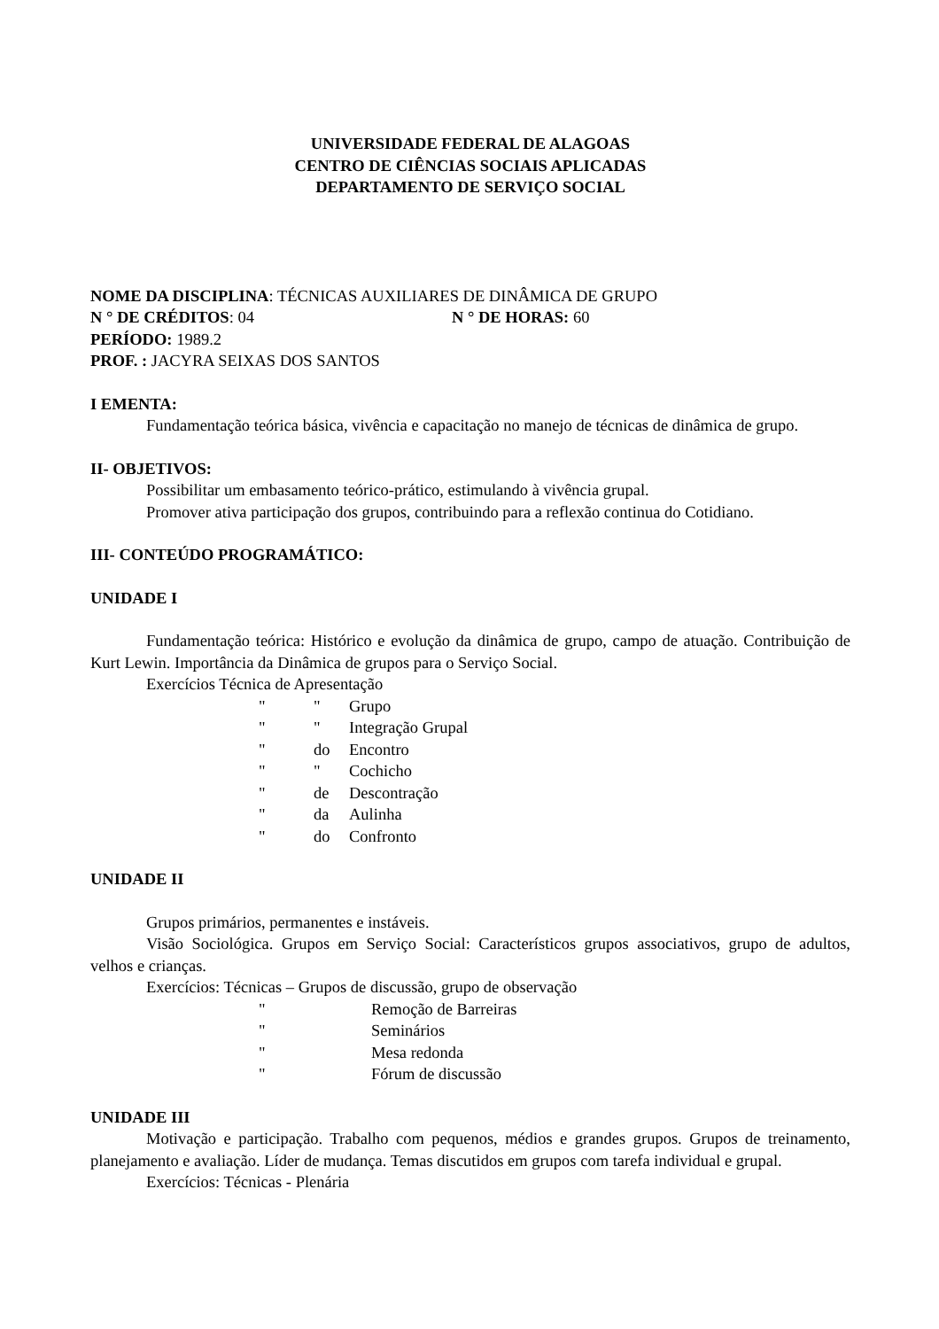UNIVERSIDADE FEDERAL DE ALAGOAS
CENTRO DE CIÊNCIAS SOCIAIS APLICADAS
DEPARTAMENTO DE SERVIÇO SOCIAL
NOME DA DISCIPLINA: TÉCNICAS AUXILIARES DE DINÂMICA DE GRUPO
N ° DE CRÉDITOS: 04 N ° DE HORAS: 60
PERÍODO: 1989.2
PROF. : JACYRA SEIXAS DOS SANTOS
I EMENTA:
Fundamentação teórica básica, vivência e capacitação no manejo de técnicas de dinâmica de grupo.
II- OBJETIVOS:
Possibilitar um embasamento teórico-prático, estimulando à vivência grupal.
Promover ativa participação dos grupos, contribuindo para a reflexão continua do Cotidiano.
III- CONTEÚDO PROGRAMÁTICO:
UNIDADE I
Fundamentação teórica: Histórico e evolução da dinâmica de grupo, campo de atuação. Contribuição de Kurt Lewin. Importância da Dinâmica de grupos para o Serviço Social.
Exercícios Técnica de Apresentação
" " Grupo
" " Integração Grupal
" do Encontro
" " Cochicho
" de Descontração
" da Aulinha
" do Confronto
UNIDADE II
Grupos primários, permanentes e instáveis.
Visão Sociológica. Grupos em Serviço Social: Característicos grupos associativos, grupo de adultos, velhos e crianças.
Exercícios: Técnicas – Grupos de discussão, grupo de observação
" Remoção de Barreiras
" Seminários
" Mesa redonda
" Fórum de discussão
UNIDADE III
Motivação e participação. Trabalho com pequenos, médios e grandes grupos. Grupos de treinamento, planejamento e avaliação. Líder de mudança. Temas discutidos em grupos com tarefa individual e grupal.
Exercícios: Técnicas - Plenária